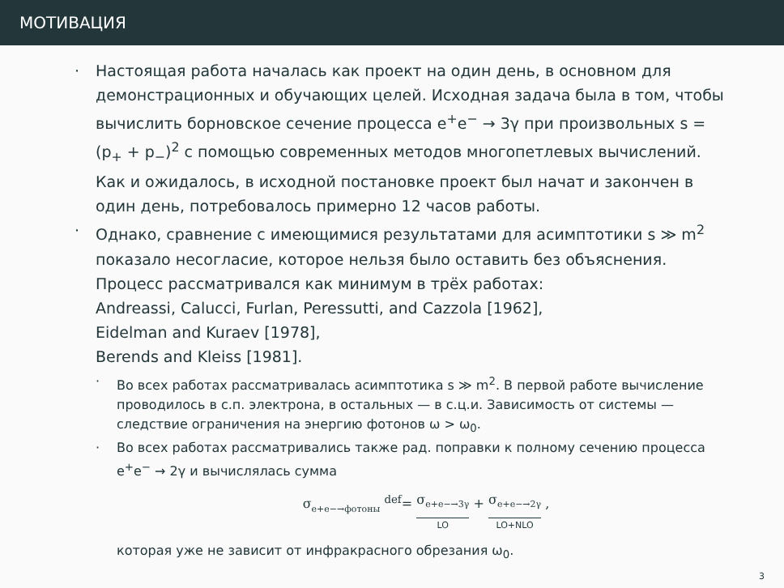МОТИВАЦИЯ
· Настоящая работа началась как проект на один день, в основном для демонстрационных и обучающих целей. Исходная задача была в том, чтобы вычислить борновское сечение процесса e<sup>+</sup>e<sup>−</sup> → 3γ при произвольных s = (p<sub>+</sub> + p<sub>−</sub>)<sup>2</sup> с помощью современных методов многопетлевых вычислений. Как и ожидалось, в исходной постановке проект был начат и закончен в один день, потребовалось примерно 12 часов работы.
· Однако, сравнение с имеющимися результатами для асимптотики s ≫ m<sup>2</sup> показало несогласие, которое нельзя было оставить без объяснения. Процесс рассматривался как минимум в трёх работах:
Andreassi, Calucci, Furlan, Peressutti, and Cazzola [1962],
Eidelman and Kuraev [1978],
Berends and Kleiss [1981].
· Во всех работах рассматривалась асимптотика s ≫ m<sup>2</sup>. В первой работе вычисление проводилось в с.п. электрона, в остальных — в с.ц.и. Зависимость от системы — следствие ограничения на энергию фотонов ω > ω<sub>0</sub>.
· Во всех работах рассматривались также рад. поправки к полному сечению процесса e<sup>+</sup>e<sup>−</sup> → 2γ и вычислялась сумма
σ<sub>e+e−→фотоны</sub> <sup>def</sup>= σ<sub>e+e−→3γ</sub> LO + σ<sub>e+e−→2γ</sub> LO+NLO ,
которая уже не зависит от инфракрасного обрезания ω<sub>0</sub>.
3